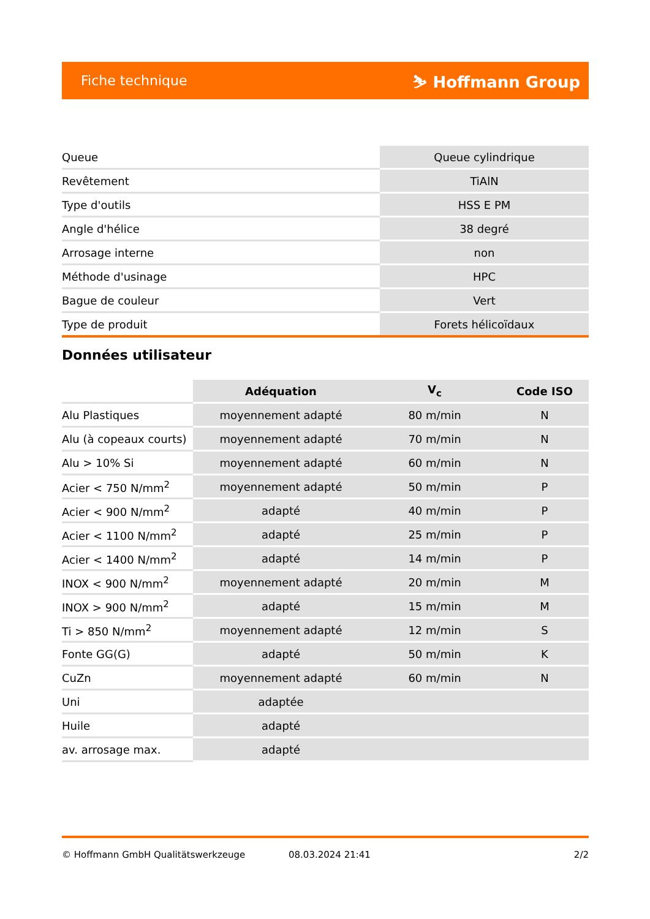Fiche technique ⛷ Hoffmann Group
| Queue | Queue cylindrique |
| Revêtement | TiAlN |
| Type d'outils | HSS E PM |
| Angle d'hélice | 38 degré |
| Arrosage interne | non |
| Méthode d'usinage | HPC |
| Bague de couleur | Vert |
| Type de produit | Forets hélicoïdaux |
Données utilisateur
| | Adéquation | V<sub>c</sub> | Code ISO |
| --- | --- | --- | --- |
| Alu Plastiques | moyennement adapté | 80 m/min | N |
| Alu (à copeaux courts) | moyennement adapté | 70 m/min | N |
| Alu > 10% Si | moyennement adapté | 60 m/min | N |
| Acier < 750 N/mm<sup>2</sup> | moyennement adapté | 50 m/min | P |
| Acier < 900 N/mm<sup>2</sup> | adapté | 40 m/min | P |
| Acier < 1100 N/mm<sup>2</sup> | adapté | 25 m/min | P |
| Acier < 1400 N/mm<sup>2</sup> | adapté | 14 m/min | P |
| INOX < 900 N/mm<sup>2</sup> | moyennement adapté | 20 m/min | M |
| INOX > 900 N/mm<sup>2</sup> | adapté | 15 m/min | M |
| Ti > 850 N/mm<sup>2</sup> | moyennement adapté | 12 m/min | S |
| Fonte GG(G) | adapté | 50 m/min | K |
| CuZn | moyennement adapté | 60 m/min | N |
| Uni | adaptée | | |
| Huile | adapté | | |
| av. arrosage max. | adapté | | |
© Hoffmann GmbH Qualitätswerkzeuge 08.03.2024 21:41 2/2